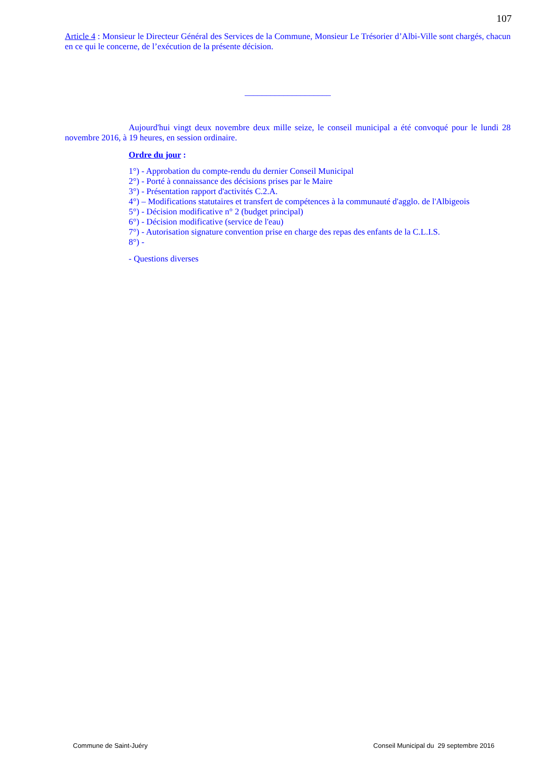107
Article 4 : Monsieur le Directeur Général des Services de la Commune, Monsieur Le Trésorier d’Albi-Ville sont chargés, chacun en ce qui le concerne, de l’exécution de la présente décision.
____________________
Aujourd'hui vingt deux novembre deux mille seize, le conseil municipal a été convoqué pour le lundi 28 novembre 2016, à 19 heures, en session ordinaire.
Ordre du jour :
1°) - Approbation du compte-rendu du dernier Conseil Municipal
2°) - Porté à connaissance des décisions prises par le Maire
3°) - Présentation rapport d'activités C.2.A.
4°) – Modifications statutaires et transfert de compétences à la communauté d'agglo. de l'Albigeois
5°) - Décision modificative n° 2 (budget principal)
6°) - Décision modificative (service de l'eau)
7°) - Autorisation signature convention prise en charge des repas des enfants de la C.L.I.S.
8°) -
- Questions diverses
Commune de Saint-Juéry Conseil Municipal du 29 septembre 2016